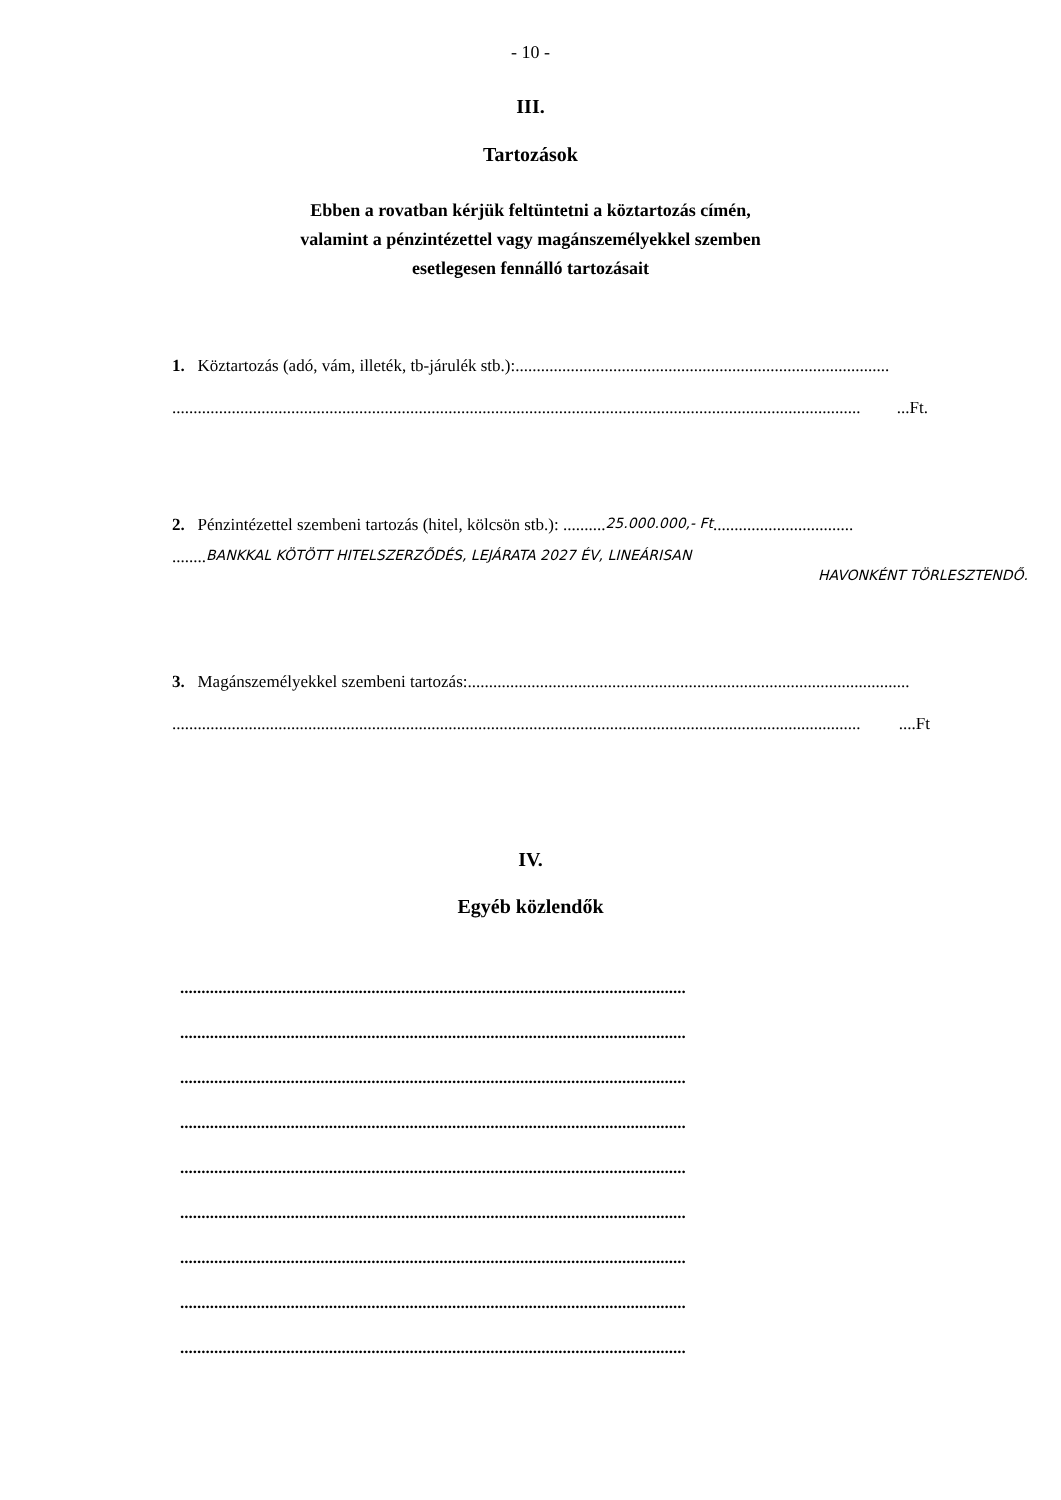- 10 -
III.
Tartozások
Ebben a rovatban kérjük feltüntetni a köztartozás címén,
valamint a pénzintézettel vagy magánszemélyekkel szemben
esetlegesen fennálló tartozásait
1. Köztartozás (adó, vám, illeték, tb-járulék stb.): ........................................................................................
.....................................................................................................................................................................Ft.
2. Pénzintézettel szembeni tartozás (hitel, kölcsön stb.): .......... 25.000.000,- Ft.................................
........ BANKKAL KÖTÖTT HITELSZERZŐDÉS, LEJÁRATA 2027 ÉV, LINEÁRISAN
HAVONKÉNT TÖRLESZTENDŐ.
3. Magánszemélyekkel szembeni tartozás: ........................................................................................................
......................................................................................................................................................................Ft
IV.
Egyéb közlendők
.......................................................................................................................
.......................................................................................................................
.......................................................................................................................
.......................................................................................................................
.......................................................................................................................
.......................................................................................................................
.......................................................................................................................
.......................................................................................................................
.......................................................................................................................